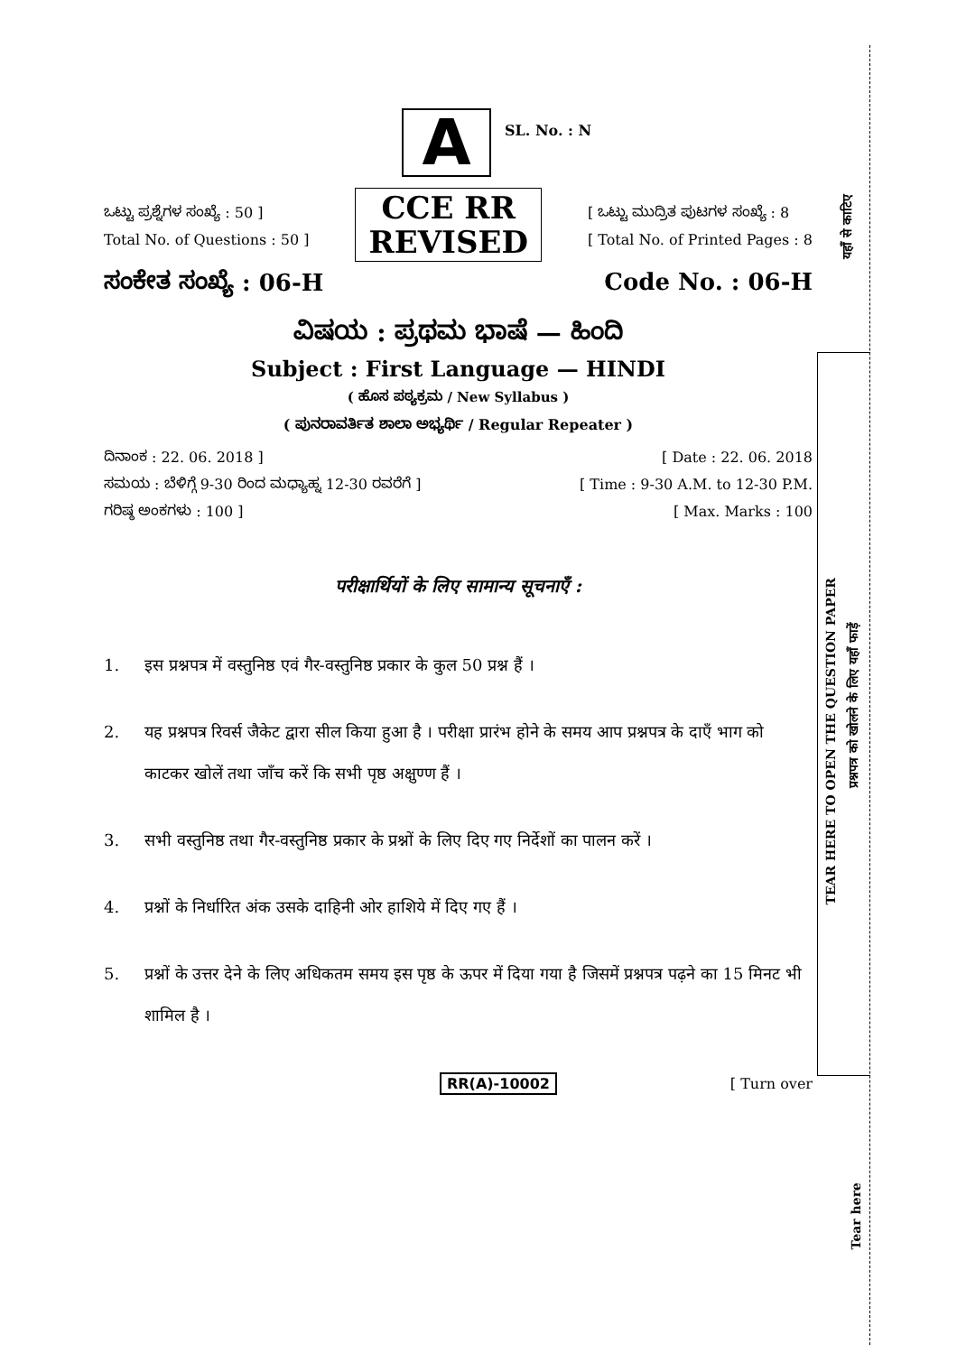A
SL. No. : N
ಒಟ್ಟು ಪ್ರಶ್ನೆಗಳ ಸಂಖ್ಯೆ : 50 ]
Total No. of Questions : 50 ]
CCE RR
REVISED
[ ಒಟ್ಟು ಮುದ್ರಿತ ಪುಟಗಳ ಸಂಖ್ಯೆ : 8
[ Total No. of Printed Pages : 8
ಸಂಕೇತ ಸಂಖ್ಯೆ : 06-H Code No. : 06-H
ವಿಷಯ : ಪ್ರಥಮ ಭಾಷೆ — ಹಿಂದಿ
Subject : First Language — HINDI
( ಹೊಸ ಪಠ್ಯಕ್ರಮ / New Syllabus )
( ಪುನರಾವರ್ತಿತ ಶಾಲಾ ಅಭ್ಯರ್ಥಿ / Regular Repeater )
ದಿನಾಂಕ : 22. 06. 2018 ] [ Date : 22. 06. 2018
ಸಮಯ : ಬೆಳಿಗ್ಗೆ 9-30 ರಿಂದ ಮಧ್ಯಾಹ್ನ 12-30 ರವರೆಗೆ ] [ Time : 9-30 A.M. to 12-30 P.M.
ಗರಿಷ್ಠ ಅಂಕಗಳು : 100 ] [ Max. Marks : 100
परीक्षार्थियों के लिए सामान्य सूचनाएँ :
1. इस प्रश्नपत्र में वस्तुनिष्ठ एवं गैर-वस्तुनिष्ठ प्रकार के कुल 50 प्रश्न हैं ।
2. यह प्रश्नपत्र रिवर्स जैकेट द्वारा सील किया हुआ है । परीक्षा प्रारंभ होने के समय आप प्रश्नपत्र के दाएँ भाग को काटकर खोलें तथा जाँच करें कि सभी पृष्ठ अक्षुण्ण हैं ।
3. सभी वस्तुनिष्ठ तथा गैर-वस्तुनिष्ठ प्रकार के प्रश्नों के लिए दिए गए निर्देशों का पालन करें ।
4. प्रश्नों के निर्धारित अंक उसके दाहिनी ओर हाशिये में दिए गए हैं ।
5. प्रश्नों के उत्तर देने के लिए अधिकतम समय इस पृष्ठ के ऊपर में दिया गया है जिसमें प्रश्नपत्र पढ़ने का 15 मिनट भी शामिल है ।
RR(A)-10002 [ Turn over
यहाँ से काटिए
TEAR HERE TO OPEN THE QUESTION PAPER
प्रश्नपत्र को खोलने के लिए यहाँ फाड़ें
Tear here